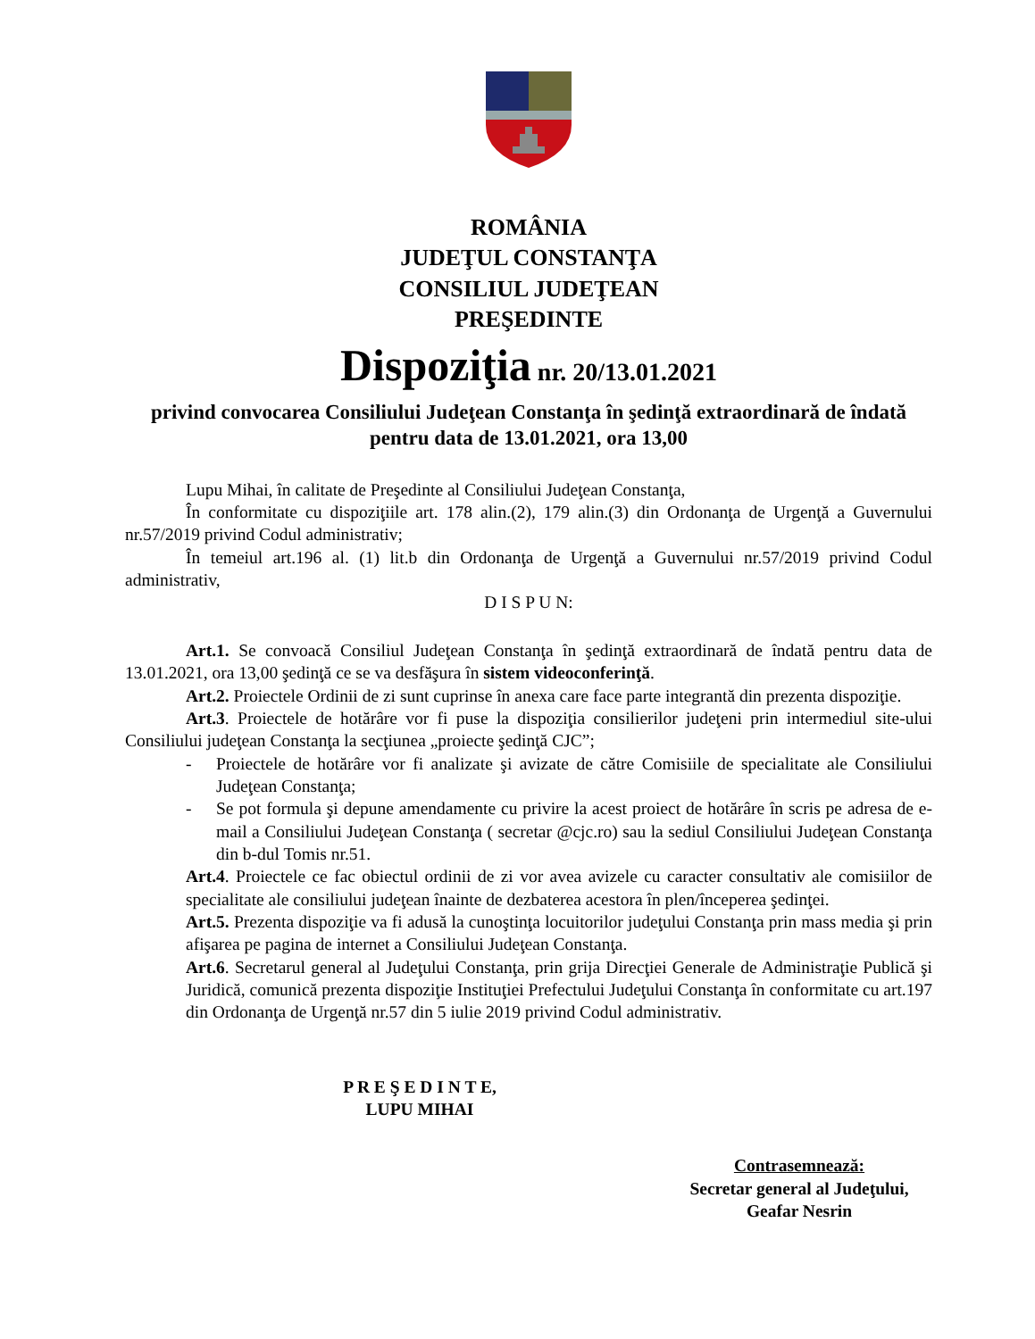ROMÂNIA
JUDEŢUL CONSTANŢA
CONSILIUL JUDEŢEAN
PREŞEDINTE
Dispoziţia nr. 20/13.01.2021
privind convocarea Consiliului Judeţean Constanţa în şedinţă extraordinară de îndată
pentru data de 13.01.2021, ora 13,00
Lupu Mihai, în calitate de Preşedinte al Consiliului Judeţean Constanţa,
În conformitate cu dispoziţiile art. 178 alin.(2), 179 alin.(3) din Ordonanţa de Urgenţă a Guvernului nr.57/2019 privind Codul administrativ;
În temeiul art.196 al. (1) lit.b din Ordonanţa de Urgenţă a Guvernului nr.57/2019 privind Codul administrativ,
D I S P U N:
Art.1. Se convoacă Consiliul Judeţean Constanţa în şedinţă extraordinară de îndată pentru data de 13.01.2021, ora 13,00 şedinţă ce se va desfăşura în sistem videoconferinţă.
Art.2. Proiectele Ordinii de zi sunt cuprinse în anexa care face parte integrantă din prezenta dispoziţie.
Art.3. Proiectele de hotărâre vor fi puse la dispoziţia consilierilor judeţeni prin intermediul site-ului Consiliului judeţean Constanţa la secţiunea „proiecte şedinţă CJC”;
- Proiectele de hotărâre vor fi analizate şi avizate de către Comisiile de specialitate ale Consiliului Judeţean Constanţa;
- Se pot formula şi depune amendamente cu privire la acest proiect de hotărâre în scris pe adresa de e-mail a Consiliului Judeţean Constanţa ( secretar @cjc.ro) sau la sediul Consiliului Judeţean Constanţa din b-dul Tomis nr.51.
Art.4. Proiectele ce fac obiectul ordinii de zi vor avea avizele cu caracter consultativ ale comisiilor de specialitate ale consiliului judeţean înainte de dezbaterea acestora în plen/începerea şedinţei.
Art.5. Prezenta dispoziţie va fi adusă la cunoştinţa locuitorilor judeţului Constanţa prin mass media şi prin afişarea pe pagina de internet a Consiliului Judeţean Constanţa.
Art.6. Secretarul general al Judeţului Constanţa, prin grija Direcţiei Generale de Administraţie Publică şi Juridică, comunică prezenta dispoziţie Instituţiei Prefectului Judeţului Constanţa în conformitate cu art.197 din Ordonanţa de Urgenţă nr.57 din 5 iulie 2019 privind Codul administrativ.
P R E Ş E D I N T E,
LUPU MIHAI
Contrasemnează:
Secretar general al Judeţului,
Geafar Nesrin